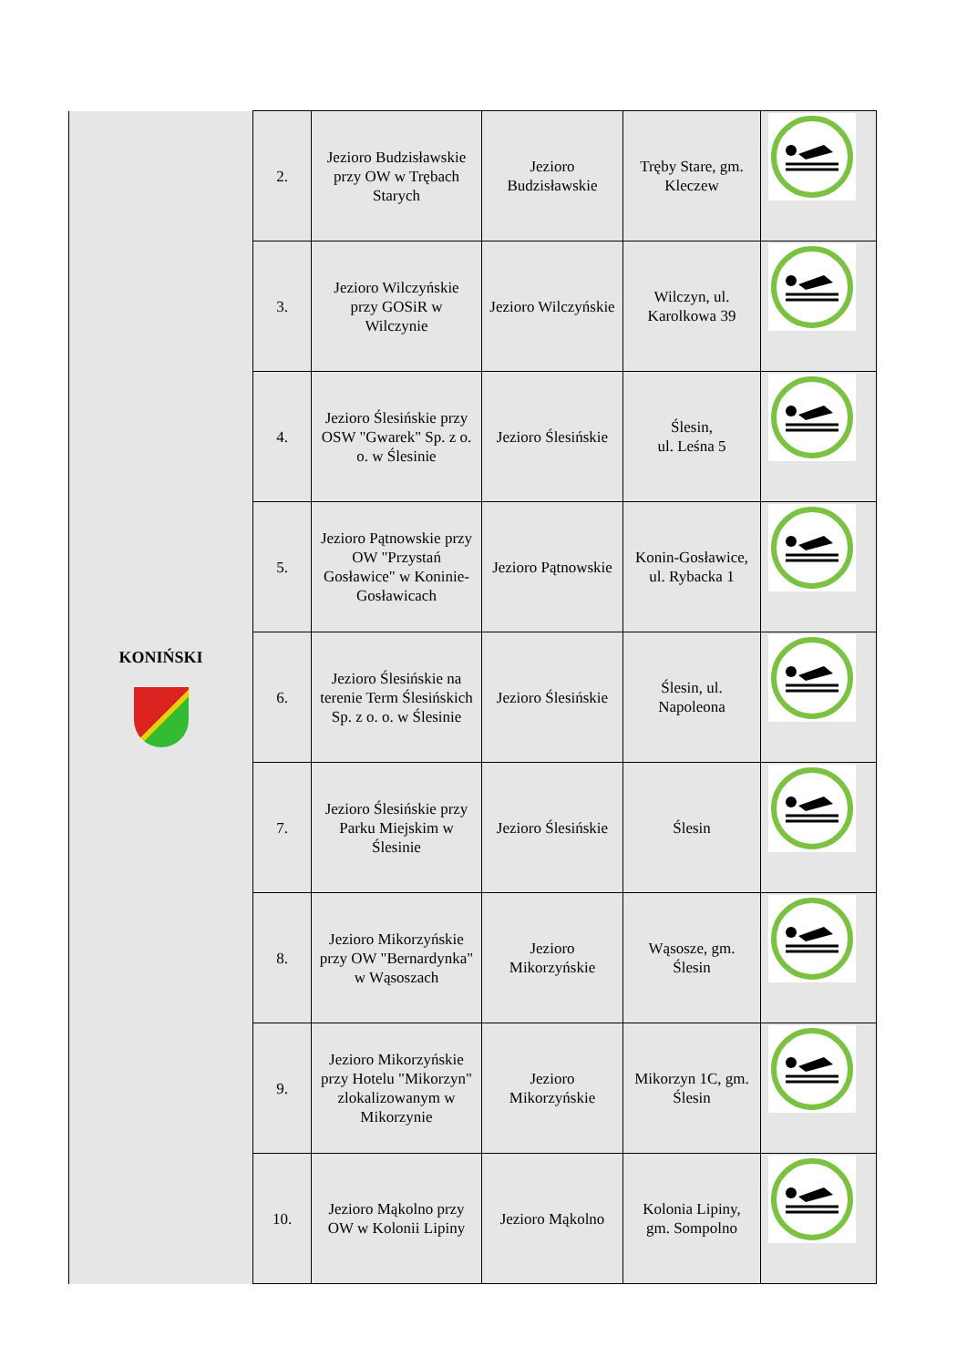| KONIŃSKI | 2. | Jezioro Budzisławskie przy OW w Trębach Starych | Jezioro Budzisławskie | Tręby Stare, gm. Kleczew | |
| | 3. | Jezioro Wilczyńskie przy GOSiR w Wilczynie | Jezioro Wilczyńskie | Wilczyn, ul. Karolkowa 39 | |
| | 4. | Jezioro Ślesińskie przy OSW "Gwarek" Sp. z o. o. w Ślesinie | Jezioro Ślesińskie | Ślesin, ul. Leśna 5 | |
| | 5. | Jezioro Pątnowskie przy OW "Przystań Gosławice" w Koninie-Gosławicach | Jezioro Pątnowskie | Konin-Gosławice, ul. Rybacka 1 | |
| | 6. | Jezioro Ślesińskie na terenie Term Ślesińskich Sp. z o. o. w Ślesinie | Jezioro Ślesińskie | Ślesin, ul. Napoleona | |
| | 7. | Jezioro Ślesińskie przy Parku Miejskim w Ślesinie | Jezioro Ślesińskie | Ślesin | |
| | 8. | Jezioro Mikorzyńskie przy OW "Bernardynka" w Wąsoszach | Jezioro Mikorzyńskie | Wąsosze, gm. Ślesin | |
| | 9. | Jezioro Mikorzyńskie przy Hotelu "Mikorzyn" zlokalizowanym w Mikorzynie | Jezioro Mikorzyńskie | Mikorzyn 1C, gm. Ślesin | |
| | 10. | Jezioro Mąkolno przy OW w Kolonii Lipiny | Jezioro Mąkolno | Kolonia Lipiny, gm. Sompolno | |